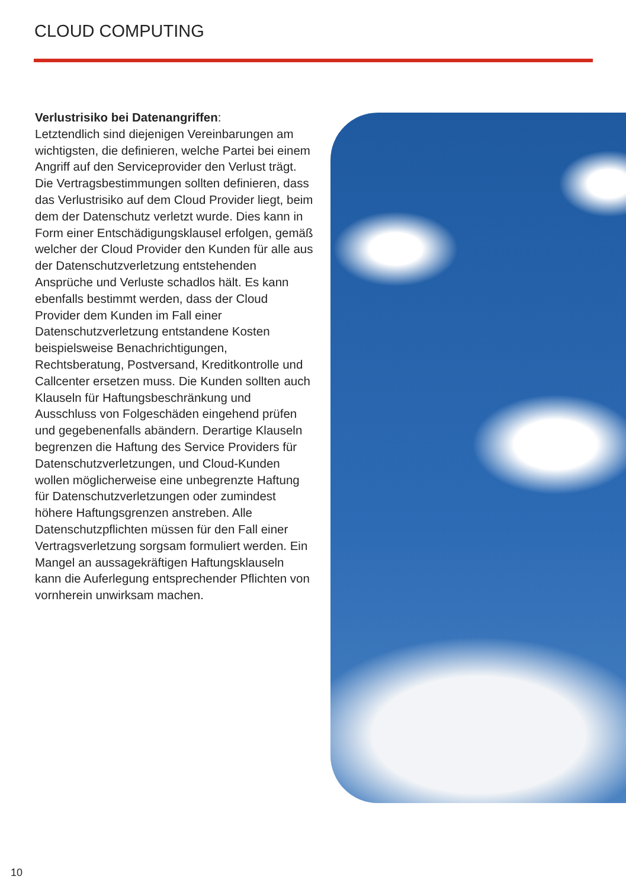CLOUD COMPUTING
Verlustrisiko bei Datenangriffen:
Letztendlich sind diejenigen Vereinbarungen am wichtigsten, die definieren, welche Partei bei einem Angriff auf den Serviceprovider den Verlust trägt. Die Vertragsbestimmungen sollten definieren, dass das Verlustrisiko auf dem Cloud Provider liegt, beim dem der Datenschutz verletzt wurde. Dies kann in Form einer Entschädigungsklausel erfolgen, gemäß welcher der Cloud Provider den Kunden für alle aus der Datenschutzverletzung entstehenden Ansprüche und Verluste schadlos hält. Es kann ebenfalls bestimmt werden, dass der Cloud Provider dem Kunden im Fall einer Datenschutzverletzung entstandene Kosten beispielsweise Benachrichtigungen, Rechtsberatung, Postversand, Kreditkontrolle und Callcenter ersetzen muss. Die Kunden sollten auch Klauseln für Haftungsbeschränkung und Ausschluss von Folgeschäden eingehend prüfen und gegebenenfalls abändern. Derartige Klauseln begrenzen die Haftung des Service Providers für Datenschutzverletzungen, und Cloud-Kunden wollen möglicherweise eine unbegrenzte Haftung für Datenschutzverletzungen oder zumindest höhere Haftungsgrenzen anstreben. Alle Datenschutzpflichten müssen für den Fall einer Vertragsverletzung sorgsam formuliert werden. Ein Mangel an aussagekräftigen Haftungsklauseln kann die Auferlegung entsprechender Pflichten von vornherein unwirksam machen.
10